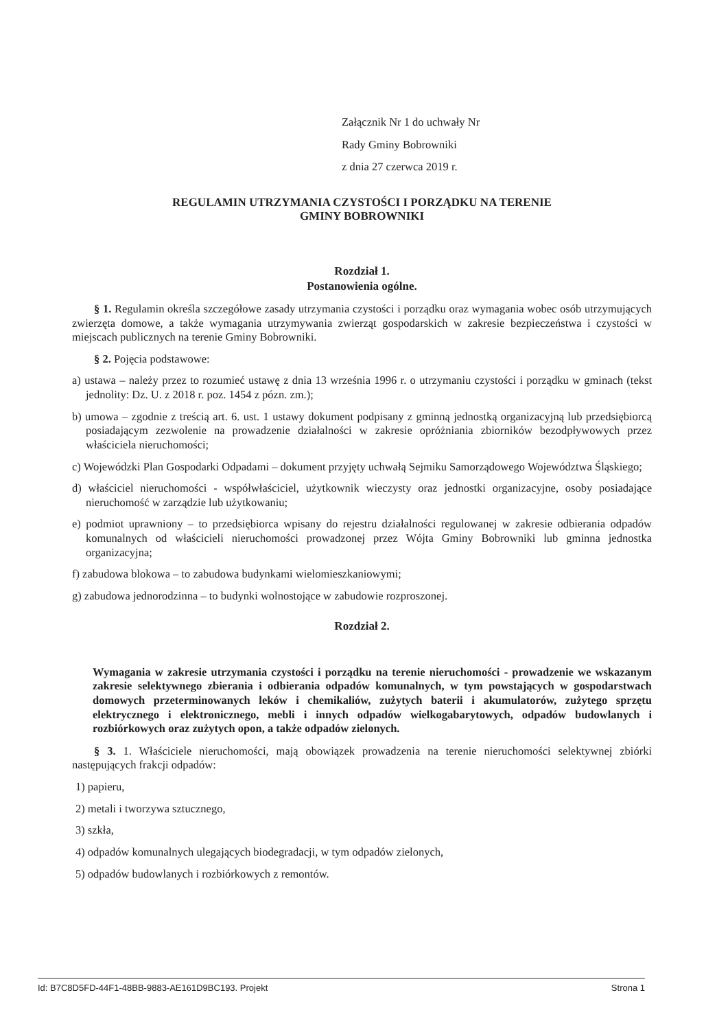Załącznik Nr 1 do uchwały Nr
Rady Gminy Bobrowniki
z dnia 27 czerwca 2019 r.
REGULAMIN UTRZYMANIA CZYSTOŚCI I PORZĄDKU NA TERENIE
GMINY BOBROWNIKI
Rozdział 1.
Postanowienia ogólne.
§ 1. Regulamin określa szczegółowe zasady utrzymania czystości i porządku oraz wymagania wobec osób utrzymujących zwierzęta domowe, a także wymagania utrzymywania zwierząt gospodarskich w zakresie bezpieczeństwa i czystości w miejscach publicznych na terenie Gminy Bobrowniki.
§ 2. Pojęcia podstawowe:
a) ustawa – należy przez to rozumieć ustawę z dnia 13 września 1996 r. o utrzymaniu czystości i porządku w gminach (tekst jednolity: Dz. U. z 2018 r. poz. 1454 z pózn. zm.);
b) umowa – zgodnie z treścią art. 6. ust. 1 ustawy dokument podpisany z gminną jednostką organizacyjną lub przedsiębiorcą posiadającym zezwolenie na prowadzenie działalności w zakresie opróżniania zbiorników bezodpływowych przez właściciela nieruchomości;
c) Wojewódzki Plan Gospodarki Odpadami – dokument przyjęty uchwałą Sejmiku Samorządowego Województwa Śląskiego;
d) właściciel nieruchomości - współwłaściciel, użytkownik wieczysty oraz jednostki organizacyjne, osoby posiadające nieruchomość w zarządzie lub użytkowaniu;
e) podmiot uprawniony – to przedsiębiorca wpisany do rejestru działalności regulowanej w zakresie odbierania odpadów komunalnych od właścicieli nieruchomości prowadzonej przez Wójta Gminy Bobrowniki lub gminna jednostka organizacyjna;
f) zabudowa blokowa – to zabudowa budynkami wielomieszkaniowymi;
g) zabudowa jednorodzinna – to budynki wolnostojące w zabudowie rozproszonej.
Rozdział 2.
Wymagania w zakresie utrzymania czystości i porządku na terenie nieruchomości - prowadzenie we wskazanym zakresie selektywnego zbierania i odbierania odpadów komunalnych, w tym powstających w gospodarstwach domowych przeterminowanych leków i chemikaliów, zużytych baterii i akumulatorów, zużytego sprzętu elektrycznego i elektronicznego, mebli i innych odpadów wielkogabarytowych, odpadów budowlanych i rozbiórkowych oraz zużytych opon, a także odpadów zielonych.
§ 3. 1. Właściciele nieruchomości, mają obowiązek prowadzenia na terenie nieruchomości selektywnej zbiórki następujących frakcji odpadów:
1) papieru,
2) metali i tworzywa sztucznego,
3) szkła,
4) odpadów komunalnych ulegających biodegradacji, w tym odpadów zielonych,
5) odpadów budowlanych i rozbiórkowych z remontów.
Id: B7C8D5FD-44F1-48BB-9883-AE161D9BC193. Projekt Strona 1